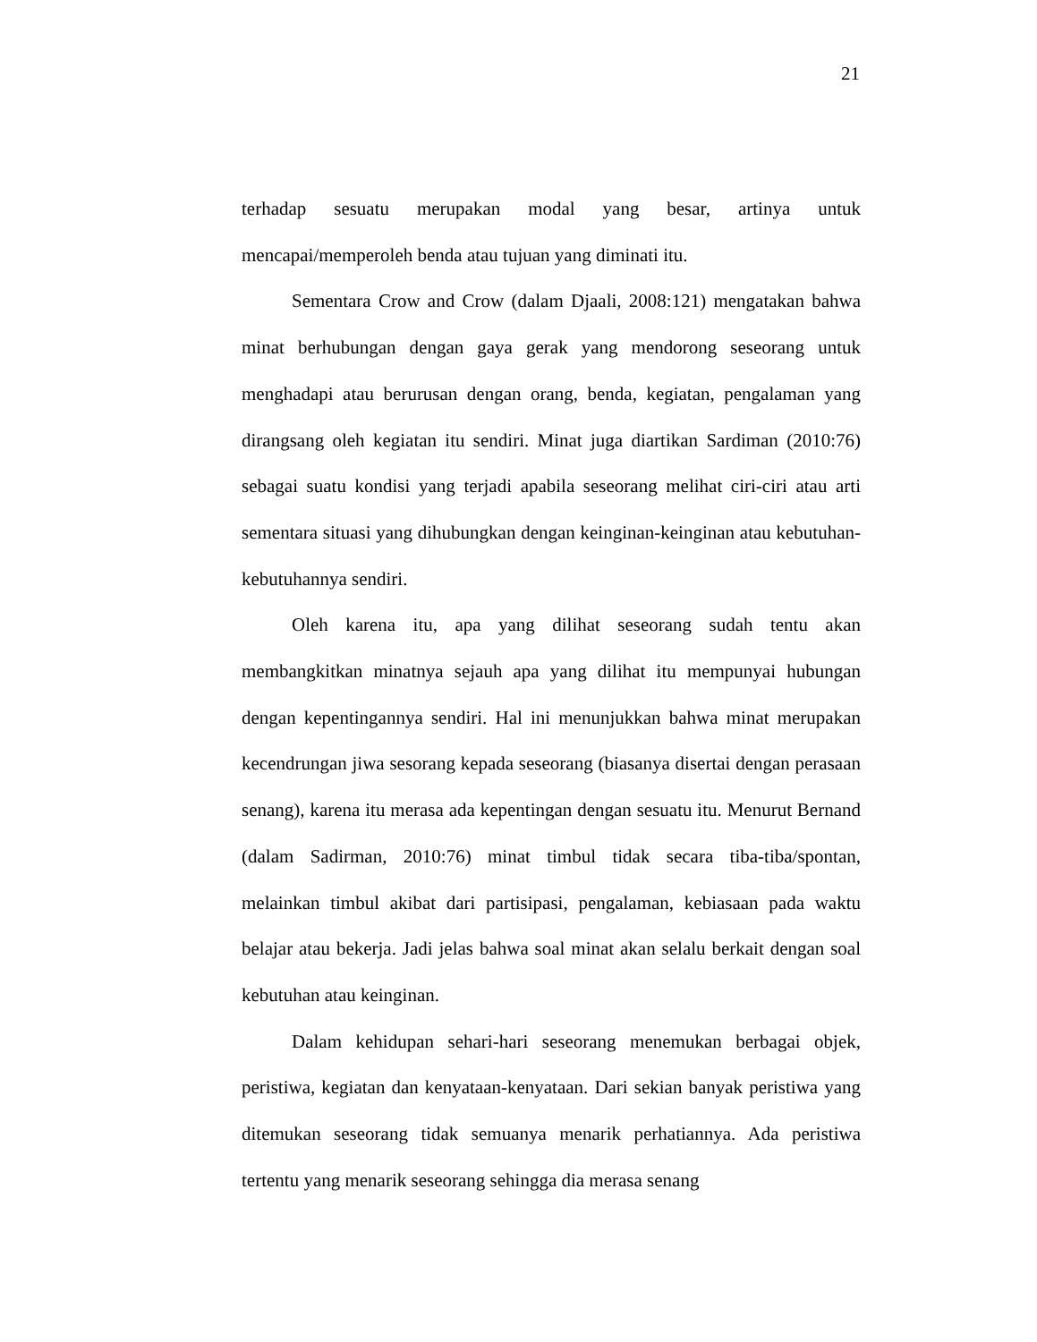21
terhadap sesuatu merupakan modal yang besar, artinya untuk mencapai/memperoleh benda atau tujuan yang diminati itu.
Sementara Crow and Crow (dalam Djaali, 2008:121) mengatakan bahwa minat berhubungan dengan gaya gerak yang mendorong seseorang untuk menghadapi atau berurusan dengan orang, benda, kegiatan, pengalaman yang dirangsang oleh kegiatan itu sendiri. Minat juga diartikan Sardiman (2010:76) sebagai suatu kondisi yang terjadi apabila seseorang melihat ciri-ciri atau arti sementara situasi yang dihubungkan dengan keinginan-keinginan atau kebutuhan-kebutuhannya sendiri.
Oleh karena itu, apa yang dilihat seseorang sudah tentu akan membangkitkan minatnya sejauh apa yang dilihat itu mempunyai hubungan dengan kepentingannya sendiri. Hal ini menunjukkan bahwa minat merupakan kecendrungan jiwa sesorang kepada seseorang (biasanya disertai dengan perasaan senang), karena itu merasa ada kepentingan dengan sesuatu itu. Menurut Bernand (dalam Sadirman, 2010:76) minat timbul tidak secara tiba-tiba/spontan, melainkan timbul akibat dari partisipasi, pengalaman, kebiasaan pada waktu belajar atau bekerja. Jadi jelas bahwa soal minat akan selalu berkait dengan soal kebutuhan atau keinginan.
Dalam kehidupan sehari-hari seseorang menemukan berbagai objek, peristiwa, kegiatan dan kenyataan-kenyataan. Dari sekian banyak peristiwa yang ditemukan seseorang tidak semuanya menarik perhatiannya. Ada peristiwa tertentu yang menarik seseorang sehingga dia merasa senang